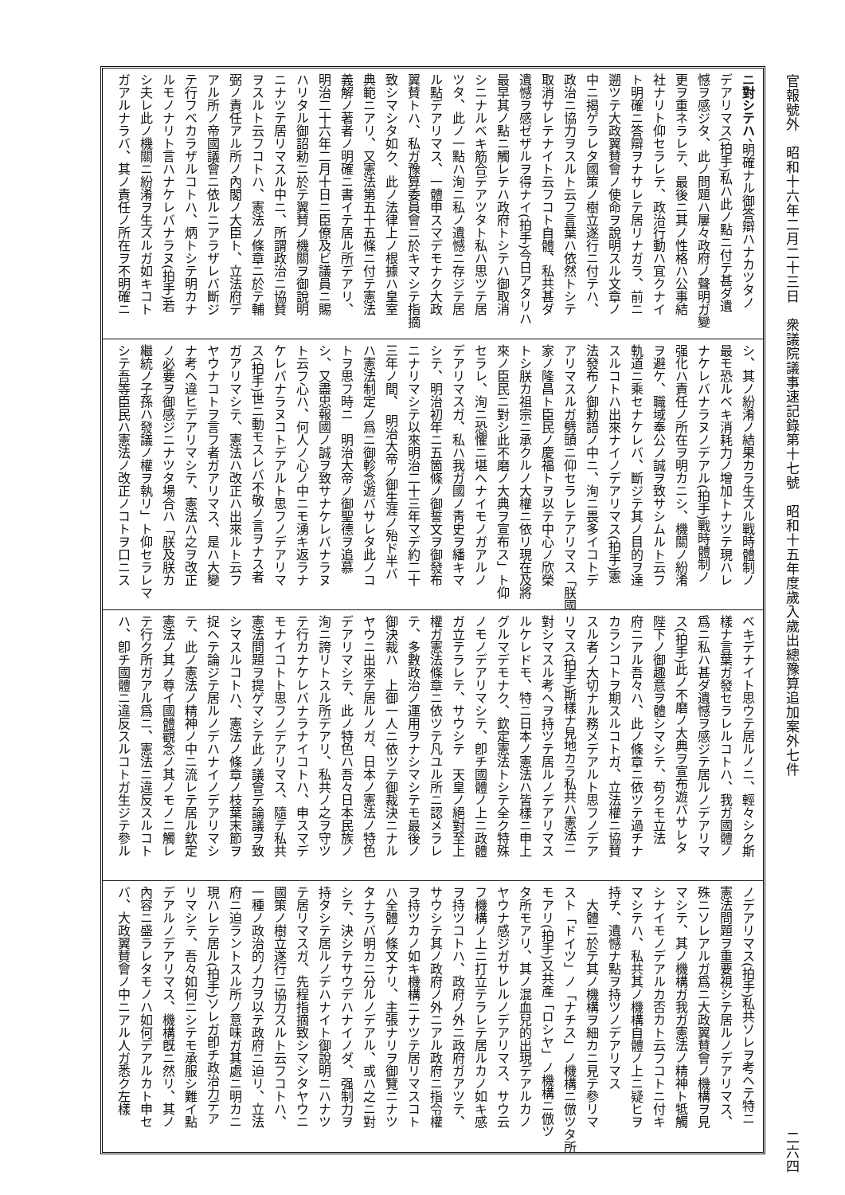官報號外　昭和十六年二月二十三日　衆議院議事速記錄第十七號　昭和十五年度歲入歲出總豫算追加案外七件 二六四
ニ對シテハ、明確ナル御答辯ハナカツタノ
デアリマス(拍手)私ハ此ノ點ニ付テ甚ダ遺
憾ヲ感ジタ、此ノ問題ハ屢々政府ノ聲明ガ變
更ヲ重ネラレテ、最後ニ其ノ性格ハ公事結
社ナリト仰セラレテ、政治行動ハ宜クナイ
ト明確ニ答辯ヲナサレテ居リナガラ、前ニ
遡ツテ大政翼賛會ノ使命ヲ說明スル文章ノ
中ニ揭ゲラレタ國策ノ樹立遂行ニ付テハ、
政治ニ協力ヲスルト云フ言葉ハ依然トシテ
取消サレテナイト云フコト自體、私共甚ダ
遺憾ヲ感ゼザルヲ得ナイ(拍手)今日アタリハ
最早其ノ點ニ觸レテハ政府トシテハ御取消
シニナルベキ筋合デアツタト私ハ思ツテ居
ツタ、此ノ一點ハ洵ニ私ノ遺憾ニ存ジテ居
ル點デアリマス、一體申スマデモナク大政
翼賛トハ、私ガ豫算委員會ニ於キマシテ指摘
致シマシタ如ク、此ノ法律上ノ根據ハ皇室
典範ニアリ、又憲法第五十五條ニ付テ憲法
義解ノ著者ノ明確ニ書イテ居ル所デアリ、
明治二十六年二月十日ニ臣僚及ビ議員ニ賜
ハリタル御詔勅ニ於テ翼賛ノ機關ヲ御說明
ニナツテ居リマスル中ニ、所謂政治ニ協賛
ヲスルト云フコトハ、憲法ノ條章ニ於テ輔
弼ノ責任アル所ノ內閣ノ大臣ト、立法府デ
アル所ノ帝國議會ニ依ルニアラザレバ斷ジ
テ行フベカラザルコトハ、炳トシテ明カナ
ルモノナリト言ハナケレバナラヌ(拍手)若
シ夫レ此ノ機關ニ紛淆ヲ生ズルガ如キコト
ガアルナラバ、其ノ責任ノ所在ヲ不明確ニ
シ、其ノ紛淆ノ結果カラ生ズル戰時體制ノ
最モ恐ルベキ消耗力ノ增加トナツテ現ハレ
ナケレバナラヌノデアル(拍手)戰時體制ノ
强化ハ責任ノ所在ヲ明カニシ、機關ノ紛淆
ヲ避ケ、職域奉公ノ誠ヲ致サシムルト云フ
軌道ニ乘セナケレバ、斷ジテ其ノ目的ヲ達
スルコトハ出來ナイノデアリマス(拍手)憲
法發布ノ御勅語ノ中ニ、洵ニ畏多イコトデ
アリマスルガ劈頭ニ仰セラレテアリマス「朕國
家ノ隆昌ト臣民ノ慶福トヲ以テ中心ノ欣榮
トシ朕カ祖宗ニ承クルノ大權ニ依リ現在及將
來ノ臣民ニ對シ此不磨ノ大典ヲ宣布ス」ト仰
セラレ、洵ニ恐懼ニ堪ヘナイモノガアルノ
デアリマスガ、私ハ我ガ國ノ靑史ヲ繙キマ
シテ、明治初年ニ五箇條ノ御誓文ヲ御發布
ニナリマシテ以來明治二十三年マデ約二十
三年ノ間、　明治大帝ノ御生涯ノ殆ド半バ
ハ憲法制定ノ爲ニ御軫念遊バサレタ此ノコ
トヲ思フ時ニ　明治大帝ノ御聖德ヲ追慕
シ、又盡忠報國ノ誠ヲ致サナケレバナラヌ
ト云フ心ハ、何人ノ心ノ中ニモ湧キ返ラナ
ケレバナラヌコトデアルト思フノデアリマ
ス(拍手)世ニ動モスレバ不敬ノ言ヲナス者
ガアリマシテ、憲法ハ改正ハ出來ルト云フ
ヤウナコトヲ言フ者ガアリマス、是ハ大變
ナ考ヘ違ヒデアリマシテ、憲法ハ之ヲ改正
ノ必要ヲ御感ジニナツタ場合ハ「朕及朕カ
繼統ノ子孫ハ發議ノ權ヲ執リ」ト仰セラレマ
シテ吾等臣民ハ憲法ノ改正ノコトヲ口ニス
ベキデナイト思ウテ居ルノニ、輕々シク斯
樣ナ言葉ガ發セラレルコトハ、我ガ國體ノ
爲ニ私ハ甚ダ遺憾ヲ感ジテ居ルノデアリマ
ス(拍手)此ノ不磨ノ大典ヲ宣布遊バサレタ
陛下ノ御趣意ヲ體シマシテ、苟クモ立法
府ニアル吾々ハ、此ノ條章ニ依ツテ過チナ
カランコトヲ期スルコトガ、立法權ニ協賛
スル者ノ大切ナル務メデアルト思フノデア
リマス(拍手)斯樣ナ見地カラ私共ハ憲法ニ
對シマスル考ヘヲ持ツテ居ルノデアリマス
ルケレドモ、特ニ日本ノ憲法ハ皆樣ニ申上
グルマデモナク、欽定憲法トシテ全ク特殊
ノモノデアリマシテ、卽チ國體ノ上ニ政體
ガ立テラレテ、サウシテ　天皇ノ絕對至上
權ガ憲法條章ニ依ツテ凡ユル所ニ認メラレ
テ、多數政治ノ運用ヲナシマシテモ最後ノ
御決裁ハ　上御一人ニ依ツテ御裁決ニナル
ヤウニ出來テ居ルノガ、日本ノ憲法ノ特色
デアリマシテ、此ノ特色ハ吾々日本民族ノ
洵ニ誇リトスル所デアリ、私共ノ之ヲ守ツ
テ行カナケレバナラナイコトハ、申スマデ
モナイコトト思フノデアリマス、隨テ私共
憲法問題ヲ提ゲマシテ此ノ議會デ論議ヲ致
シマスルコトハ、憲法ノ條章ノ枝葉末節ヲ
捉ヘテ論ジテ居ルノデハナイノデアリマシ
テ、此ノ憲法ノ精神ノ中ニ流レテ居ル欽定
憲法ノ其ノ尊イ國體觀念ノ其ノモノニ觸レ
テ行ク所ガアル爲ニ、憲法ニ違反スルコト
ハ、卽チ國體ニ違反スルコトガ生ジテ參ル
ノデアリマス(拍手)私共ソレヲ考ヘテ特ニ
憲法問題ヲ重要視シテ居ルノデアリマス、
殊ニソレアルガ爲ニ大政翼賛會ノ機構ヲ見
マシテ、其ノ機構ガ我ガ憲法ノ精神ト牴觸
シナイモノデアルカ否カト云フコトニ付キ
マシテハ、私共其ノ機構自體ノ上ニ疑ヒヲ
持チ、遺憾ナ點ヲ持ツノデアリマス
　大體ニ於テ其ノ機構ヲ細カニ見テ參リマ
スト「ドイツ」ノ「ナチス」ノ機構ニ倣ツタ所
モアリ(拍手)又共產「ロシヤ」ノ機構ニ倣ツ
タ所モアリ、其ノ混血兒的出現デアルカノ
ヤウナ感ジガサレルノデアリマス、サウ云
フ機構ノ上ニ打立テラレテ居ルカノ如キ感
ヲ持ツコトハ、政府ノ外ニ政府ガアツテ、
サウシテ其ノ政府ノ外ニアル政府ニ指令權
ヲ持ツカノ如キ機構ニナツテ居リマスコト
ハ全體ノ條文ナリ、主張ナリヲ御覽ニナツ
タナラバ明カニ分ルノデアル、或ハ之ニ對
シテ、決シテサウデハナイノダ、强制力ヲ
持タシテ居ルノデハナイト御說明ニハナツ
テ居リマスガ、先程指摘致シマシタヤウニ
國策ノ樹立遂行ニ協力スルト云フコトハ、
一種ノ政治的ノ力ヲ以テ政府ニ迫リ、立法
府ニ迫ラントスル所ノ意味ガ其處ニ明カニ
現ハレテ居ル(拍手)ソレガ卽チ政治力デア
リマシテ、吾々如何ニシテモ承服シ難イ點
デアルノデアリマス、機構旣ニ然リ、其ノ
內容ニ盛ラレタモノハ如何デアルカト申セ
バ、大政翼賛會ノ中ニアル人ガ悉ク左樣